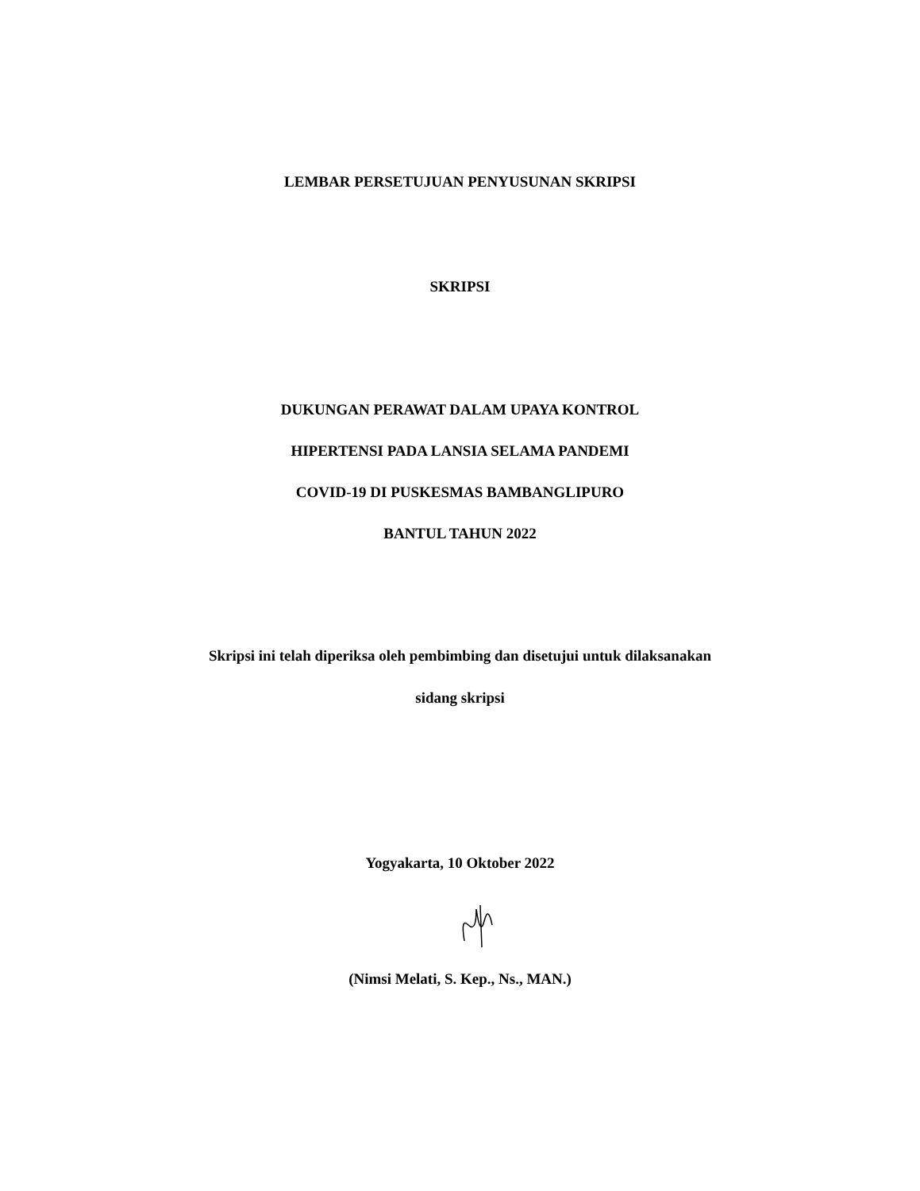LEMBAR PERSETUJUAN PENYUSUNAN SKRIPSI
SKRIPSI
DUKUNGAN PERAWAT DALAM UPAYA KONTROL
HIPERTENSI PADA LANSIA SELAMA PANDEMI
COVID-19 DI PUSKESMAS BAMBANGLIPURO
BANTUL TAHUN 2022
Skripsi ini telah diperiksa oleh pembimbing dan disetujui untuk dilaksanakan
sidang skripsi
Yogyakarta, 10 Oktober 2022
(Nimsi Melati, S. Kep., Ns., MAN.)